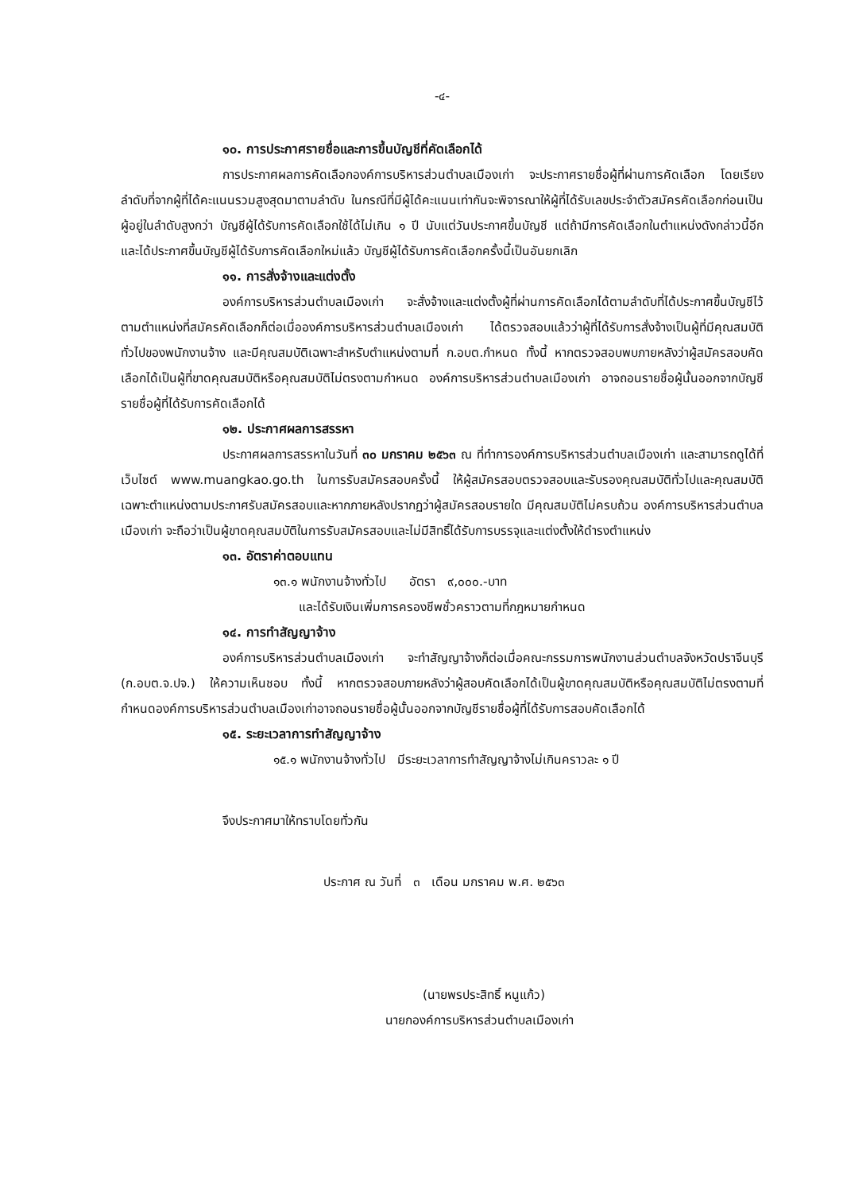-๔-
๑๐. การประกาศรายชื่อและการขึ้นบัญชีที่คัดเลือกได้
การประกาศผลการคัดเลือกองค์การบริหารส่วนตำบลเมืองเก่า จะประกาศรายชื่อผู้ที่ผ่านการคัดเลือก โดยเรียงลำดับที่จากผู้ที่ได้คะแนนรวมสูงสุดมาตามลำดับ ในกรณีที่มีผู้ได้คะแนนเท่ากันจะพิจารณาให้ผู้ที่ได้รับเลขประจำตัวสมัครคัดเลือกก่อนเป็นผู้อยู่ในลำดับสูงกว่า บัญชีผู้ได้รับการคัดเลือกใช้ได้ไม่เกิน ๑ ปี นับแต่วันประกาศขึ้นบัญชี แต่ถ้ามีการคัดเลือกในตำแหน่งดังกล่าวนี้อีก และได้ประกาศขึ้นบัญชีผู้ได้รับการคัดเลือกใหม่แล้ว บัญชีผู้ได้รับการคัดเลือกครั้งนี้เป็นอันยกเลิก
๑๑. การสั่งจ้างและแต่งตั้ง
องค์การบริหารส่วนตำบลเมืองเก่า จะสั่งจ้างและแต่งตั้งผู้ที่ผ่านการคัดเลือกได้ตามลำดับที่ได้ประกาศขึ้นบัญชีไว้ตามตำแหน่งที่สมัครคัดเลือกก็ต่อเมื่อองค์การบริหารส่วนตำบลเมืองเก่า ได้ตรวจสอบแล้วว่าผู้ที่ได้รับการสั่งจ้างเป็นผู้ที่มีคุณสมบัติทั่วไปของพนักงานจ้าง และมีคุณสมบัติเฉพาะสำหรับตำแหน่งตามที่ ก.อบต.กำหนด ทั้งนี้ หากตรวจสอบพบภายหลังว่าผู้สมัครสอบคัดเลือกได้เป็นผู้ที่ขาดคุณสมบัติหรือคุณสมบัติไม่ตรงตามกำหนด องค์การบริหารส่วนตำบลเมืองเก่า อาจถอนรายชื่อผู้นั้นออกจากบัญชีรายชื่อผู้ที่ได้รับการคัดเลือกได้
๑๒. ประกาศผลการสรรหา
ประกาศผลการสรรหาในวันที่ ๓๐ มกราคม ๒๕๖๓ ณ ที่ทำการองค์การบริหารส่วนตำบลเมืองเก่า และสามารถดูได้ที่เว็บไซต์ www.muangkao.go.th ในการรับสมัครสอบครั้งนี้ ให้ผู้สมัครสอบตรวจสอบและรับรองคุณสมบัติทั่วไปและคุณสมบัติเฉพาะตำแหน่งตามประกาศรับสมัครสอบและหากภายหลังปรากฏว่าผู้สมัครสอบรายใด มีคุณสมบัติไม่ครบถ้วน องค์การบริหารส่วนตำบลเมืองเก่า จะถือว่าเป็นผู้ขาดคุณสมบัติในการรับสมัครสอบและไม่มีสิทธิ์ได้รับการบรรจุและแต่งตั้งให้ดำรงตำแหน่ง
๑๓. อัตราค่าตอบแทน
๑๓.๑ พนักงานจ้างทั่วไป อัตรา ๙,๐๐๐.-บาท
และได้รับเงินเพิ่มการครองชีพชั่วคราวตามที่กฎหมายกำหนด
๑๔. การทำสัญญาจ้าง
องค์การบริหารส่วนตำบลเมืองเก่า จะทำสัญญาจ้างก็ต่อเมื่อคณะกรรมการพนักงานส่วนตำบลจังหวัดปราจีนบุรี (ก.อบต.จ.ปจ.) ให้ความเห็นชอบ ทั้งนี้ หากตรวจสอบภายหลังว่าผู้สอบคัดเลือกได้เป็นผู้ขาดคุณสมบัติหรือคุณสมบัติไม่ตรงตามที่กำหนดองค์การบริหารส่วนตำบลเมืองเก่าอาจถอนรายชื่อผู้นั้นออกจากบัญชีรายชื่อผู้ที่ได้รับการสอบคัดเลือกได้
๑๕. ระยะเวลาการทำสัญญาจ้าง
๑๕.๑ พนักงานจ้างทั่วไป มีระยะเวลาการทำสัญญาจ้างไม่เกินคราวละ ๑ ปี
จึงประกาศมาให้ทราบโดยทั่วกัน
ประกาศ ณ วันที่ ๓ เดือน มกราคม พ.ศ. ๒๕๖๓
(นายพรประสิทธิ์ หนูแก้ว)
นายกองค์การบริหารส่วนตำบลเมืองเก่า